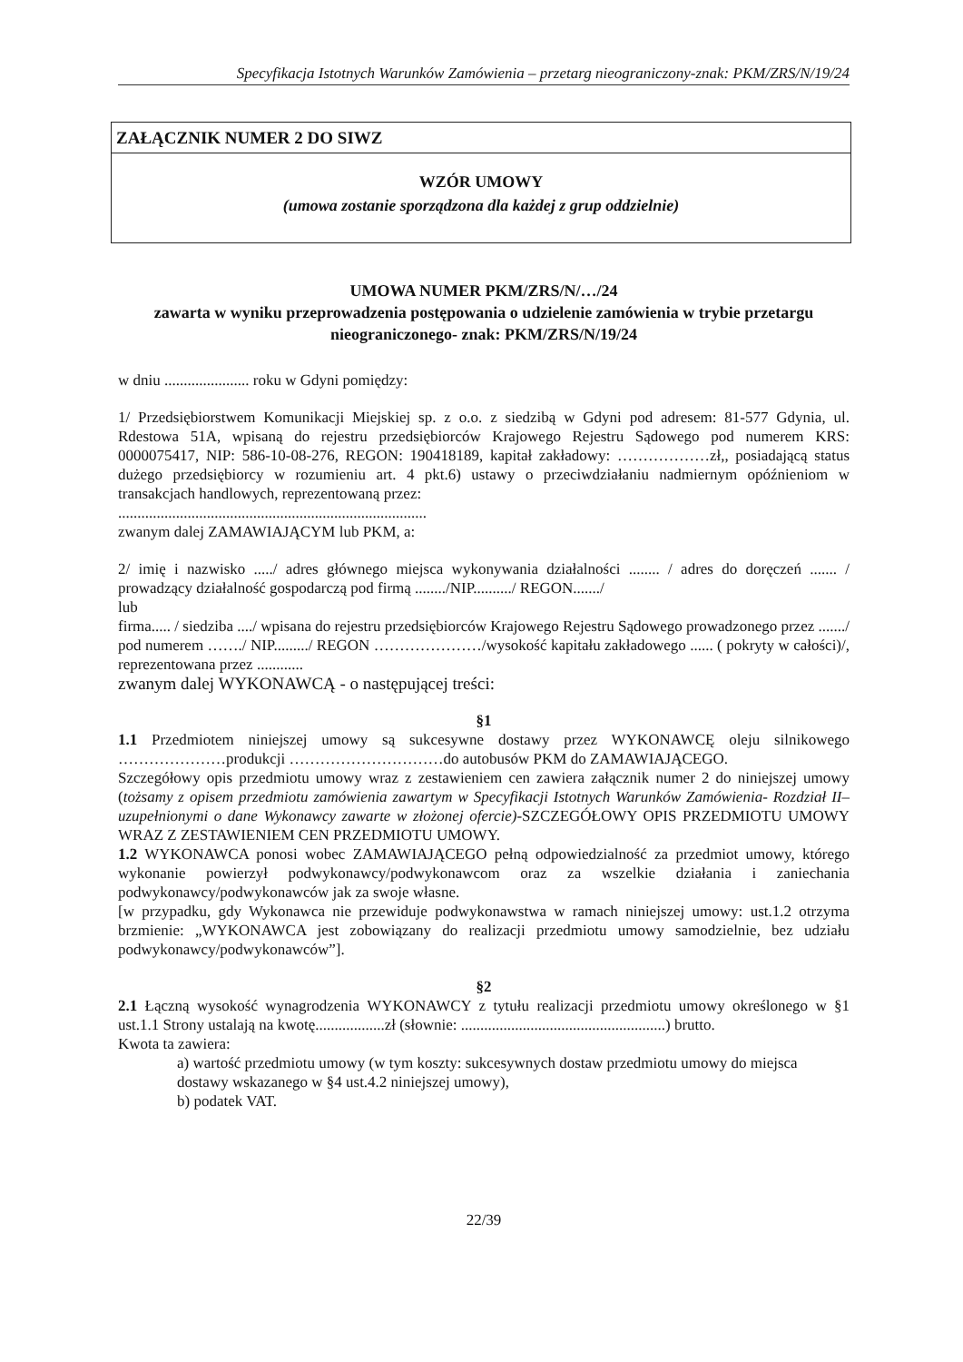Specyfikacja Istotnych Warunków Zamówienia – przetarg nieograniczony-znak: PKM/ZRS/N/19/24
ZAŁĄCZNIK NUMER 2 DO SIWZ
WZÓR UMOWY
(umowa zostanie sporządzona dla każdej z grup oddzielnie)
UMOWA NUMER PKM/ZRS/N/…/24
zawarta w wyniku przeprowadzenia postępowania o udzielenie zamówienia w trybie przetargu nieograniczonego- znak: PKM/ZRS/N/19/24
w dniu ...................... roku w Gdyni pomiędzy:
1/ Przedsiębiorstwem Komunikacji Miejskiej sp. z o.o. z siedzibą w Gdyni pod adresem: 81-577 Gdynia, ul. Rdestowa 51A, wpisaną do rejestru przedsiębiorców Krajowego Rejestru Sądowego pod numerem KRS: 0000075417, NIP: 586-10-08-276, REGON: 190418189, kapitał zakładowy: ………………zł,, posiadającą status dużego przedsiębiorcy w rozumieniu art. 4 pkt.6) ustawy o przeciwdziałaniu nadmiernym opóźnieniom w transakcjach handlowych, reprezentowaną przez:
................................................................................
zwanym dalej ZAMAWIAJĄCYM lub PKM, a:
2/ imię i nazwisko ...../ adres głównego miejsca wykonywania działalności ........ / adres do doręczeń ....... / prowadzący działalność gospodarczą pod firmą ......../NIP........../ REGON......./
lub
firma..... / siedziba ..../ wpisana do rejestru przedsiębiorców Krajowego Rejestru Sądowego prowadzonego przez ......./ pod numerem ……./ NIP........./ REGON …………………/wysokość kapitału zakładowego ...... ( pokryty w całości)/, reprezentowana przez ............
zwanym dalej WYKONAWCĄ - o następującej treści:
§1
1.1 Przedmiotem niniejszej umowy są sukcesywne dostawy przez WYKONAWCĘ oleju silnikowego …………………produkcji …………………………do autobusów PKM do ZAMAWIAJĄCEGO.
Szczegółowy opis przedmiotu umowy wraz z zestawieniem cen zawiera załącznik numer 2 do niniejszej umowy (tożsamy z opisem przedmiotu zamówienia zawartym w Specyfikacji Istotnych Warunków Zamówienia- Rozdział II– uzupełnionymi o dane Wykonawcy zawarte w złożonej ofercie)-SZCZEGÓŁOWY OPIS PRZEDMIOTU UMOWY WRAZ Z ZESTAWIENIEM CEN PRZEDMIOTU UMOWY.
1.2 WYKONAWCA ponosi wobec ZAMAWIAJĄCEGO pełną odpowiedzialność za przedmiot umowy, którego wykonanie powierzył podwykonawcy/podwykonawcom oraz za wszelkie działania i zaniechania podwykonawcy/podwykonawców jak za swoje własne.
[w przypadku, gdy Wykonawca nie przewiduje podwykonawstwa w ramach niniejszej umowy: ust.1.2 otrzyma brzmienie: „WYKONAWCA jest zobowiązany do realizacji przedmiotu umowy samodzielnie, bez udziału podwykonawcy/podwykonawców”].
§2
2.1 Łączną wysokość wynagrodzenia WYKONAWCY z tytułu realizacji przedmiotu umowy określonego w §1 ust.1.1 Strony ustalają na kwotę..................zł (słownie: .....................................................) brutto.
Kwota ta zawiera:
a) wartość przedmiotu umowy (w tym koszty: sukcesywnych dostaw przedmiotu umowy do miejsca dostawy wskazanego w §4 ust.4.2 niniejszej umowy),
b) podatek VAT.
22/39